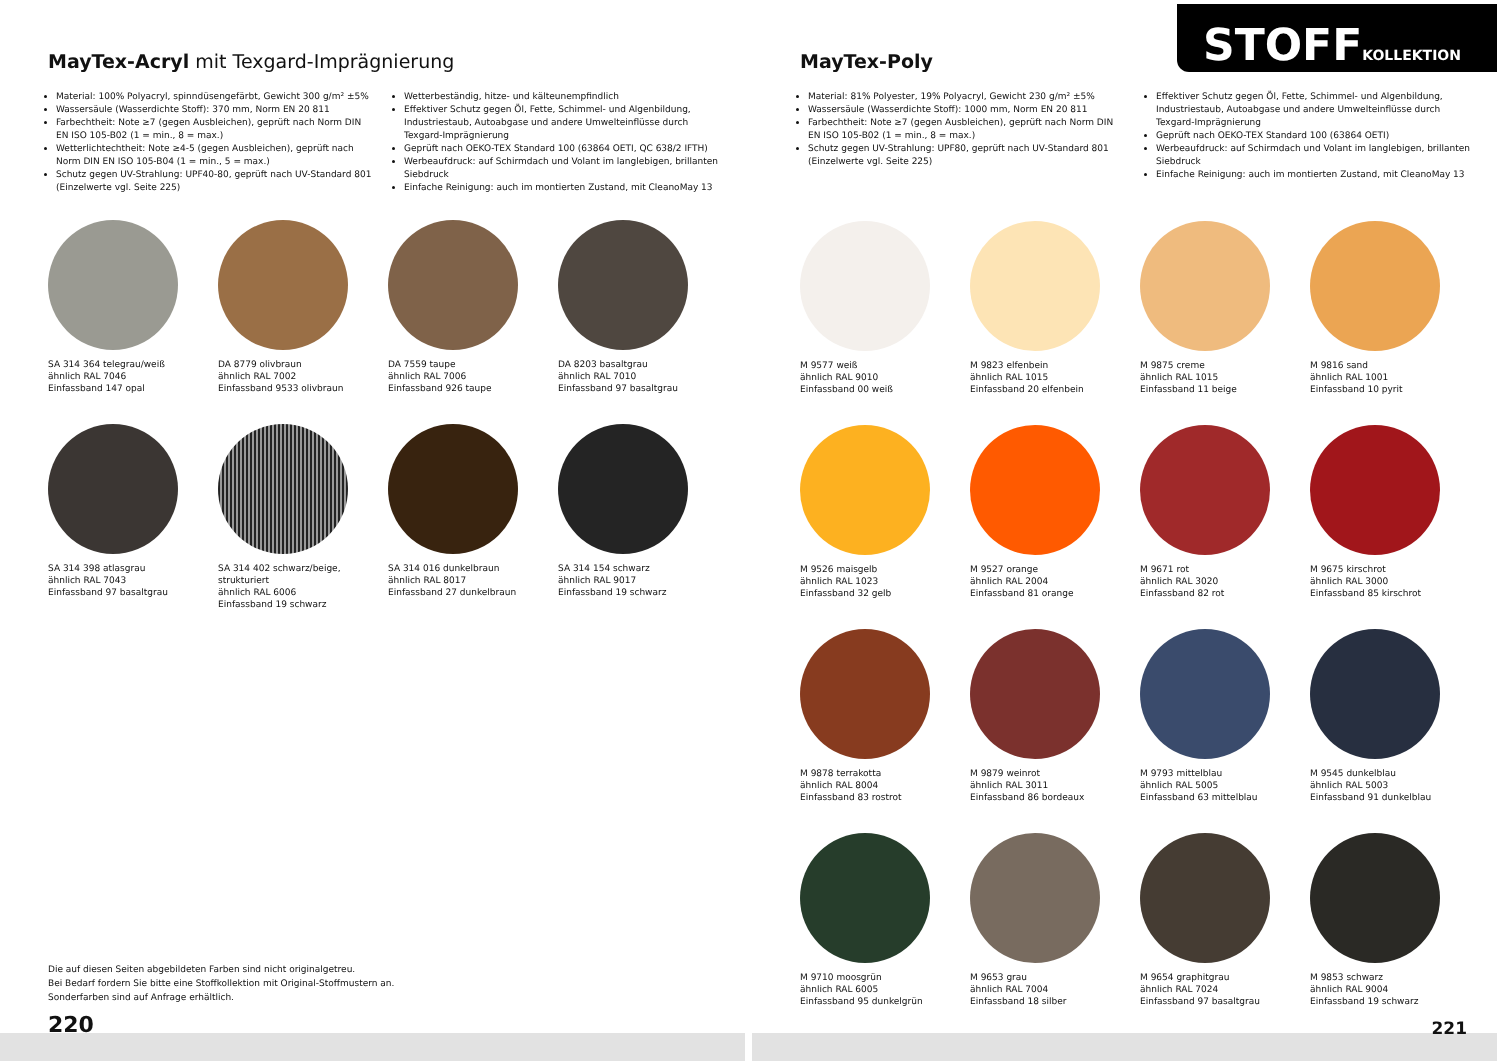MayTex-Acryl mit Texgard-Imprägnierung
Material: 100% Polyacryl, spinndüsengefärbt, Gewicht 300 g/m² ±5%
Wassersäule (Wasserdichte Stoff): 370 mm, Norm EN 20 811
Farbechtheit: Note ≥7 (gegen Ausbleichen), geprüft nach Norm DIN EN ISO 105-B02 (1 = min., 8 = max.)
Wetterlichtechtheit: Note ≥4-5 (gegen Ausbleichen), geprüft nach Norm DIN EN ISO 105-B04 (1 = min., 5 = max.)
Schutz gegen UV-Strahlung: UPF40-80, geprüft nach UV-Standard 801 (Einzelwerte vgl. Seite 225)
Wetterbeständig, hitze- und kälteunempfindlich
Effektiver Schutz gegen Öl, Fette, Schimmel- und Algenbildung, Industriestaub, Autoabgase und andere Umwelteinflüsse durch Texgard-Imprägnierung
Geprüft nach OEKO-TEX Standard 100 (63864 OETI, QC 638/2 IFTH)
Werbeaufdruck: auf Schirmdach und Volant im langlebigen, brillanten Siebdruck
Einfache Reinigung: auch im montierten Zustand, mit CleanoMay 13
SA 314 364 telegrau/weiß
ähnlich RAL 7046
Einfassband 147 opal
DA 8779 olivbraun
ähnlich RAL 7002
Einfassband 9533 olivbraun
DA 7559 taupe
ähnlich RAL 7006
Einfassband 926 taupe
DA 8203 basaltgrau
ähnlich RAL 7010
Einfassband 97 basaltgrau
SA 314 398 atlasgrau
ähnlich RAL 7043
Einfassband 97 basaltgrau
SA 314 402 schwarz/beige,
strukturiert
ähnlich RAL 6006
Einfassband 19 schwarz
SA 314 016 dunkelbraun
ähnlich RAL 8017
Einfassband 27 dunkelbraun
SA 314 154 schwarz
ähnlich RAL 9017
Einfassband 19 schwarz
Die auf diesen Seiten abgebildeten Farben sind nicht originalgetreu.
Bei Bedarf fordern Sie bitte eine Stoffkollektion mit Original-Stoffmustern an.
Sonderfarben sind auf Anfrage erhältlich.
220
STOFFKOLLEKTION
MayTex-Poly
Material: 81% Polyester, 19% Polyacryl, Gewicht 230 g/m² ±5%
Wassersäule (Wasserdichte Stoff): 1000 mm, Norm EN 20 811
Farbechtheit: Note ≥7 (gegen Ausbleichen), geprüft nach Norm DIN EN ISO 105-B02 (1 = min., 8 = max.)
Schutz gegen UV-Strahlung: UPF80, geprüft nach UV-Standard 801 (Einzelwerte vgl. Seite 225)
Effektiver Schutz gegen Öl, Fette, Schimmel- und Algenbildung, Industriestaub, Autoabgase und andere Umwelteinflüsse durch Texgard-Imprägnierung
Geprüft nach OEKO-TEX Standard 100 (63864 OETI)
Werbeaufdruck: auf Schirmdach und Volant im langlebigen, brillanten Siebdruck
Einfache Reinigung: auch im montierten Zustand, mit CleanoMay 13
M 9577 weiß
ähnlich RAL 9010
Einfassband 00 weiß
M 9823 elfenbein
ähnlich RAL 1015
Einfassband 20 elfenbein
M 9875 creme
ähnlich RAL 1015
Einfassband 11 beige
M 9816 sand
ähnlich RAL 1001
Einfassband 10 pyrit
M 9526 maisgelb
ähnlich RAL 1023
Einfassband 32 gelb
M 9527 orange
ähnlich RAL 2004
Einfassband 81 orange
M 9671 rot
ähnlich RAL 3020
Einfassband 82 rot
M 9675 kirschrot
ähnlich RAL 3000
Einfassband 85 kirschrot
M 9878 terrakotta
ähnlich RAL 8004
Einfassband 83 rostrot
M 9879 weinrot
ähnlich RAL 3011
Einfassband 86 bordeaux
M 9793 mittelblau
ähnlich RAL 5005
Einfassband 63 mittelblau
M 9545 dunkelblau
ähnlich RAL 5003
Einfassband 91 dunkelblau
M 9710 moosgrün
ähnlich RAL 6005
Einfassband 95 dunkelgrün
M 9653 grau
ähnlich RAL 7004
Einfassband 18 silber
M 9654 graphitgrau
ähnlich RAL 7024
Einfassband 97 basaltgrau
M 9853 schwarz
ähnlich RAL 9004
Einfassband 19 schwarz
221